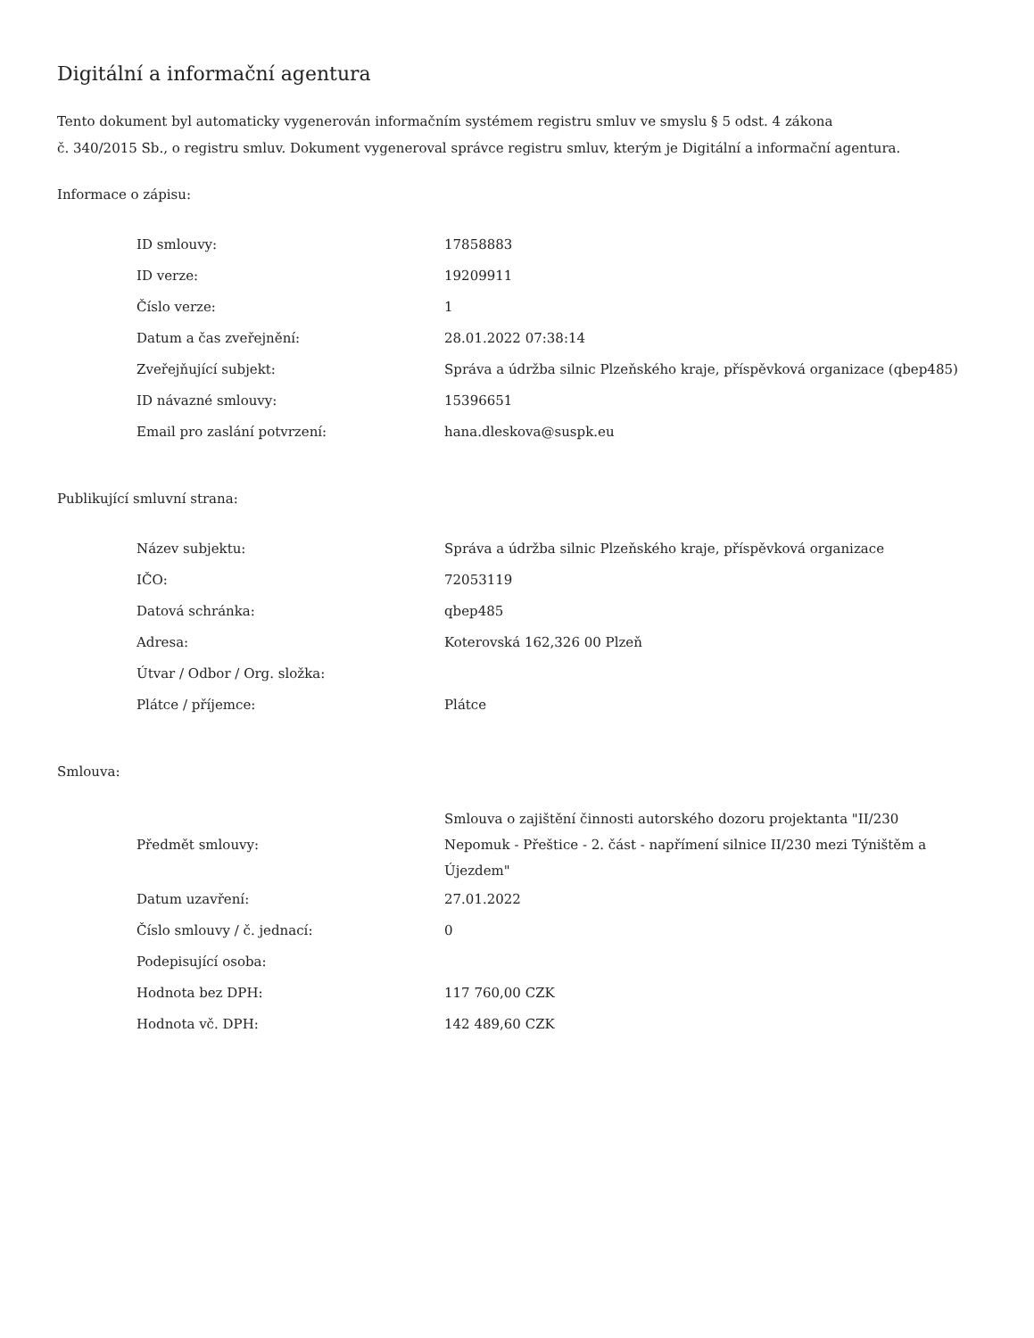Digitální a informační agentura
Tento dokument byl automaticky vygenerován informačním systémem registru smluv ve smyslu § 5 odst. 4 zákona
č. 340/2015 Sb., o registru smluv. Dokument vygeneroval správce registru smluv, kterým je Digitální a informační agentura.
Informace o zápisu:
| ID smlouvy: | 17858883 |
| ID verze: | 19209911 |
| Číslo verze: | 1 |
| Datum a čas zveřejnění: | 28.01.2022 07:38:14 |
| Zveřejňující subjekt: | Správa a údržba silnic Plzeňského kraje, příspěvková organizace (qbep485) |
| ID návazné smlouvy: | 15396651 |
| Email pro zaslání potvrzení: | hana.dleskova@suspk.eu |
Publikující smluvní strana:
| Název subjektu: | Správa a údržba silnic Plzeňského kraje, příspěvková organizace |
| IČO: | 72053119 |
| Datová schránka: | qbep485 |
| Adresa: | Koterovská 162,326 00 Plzeň |
| Útvar / Odbor / Org. složka: | |
| Plátce / příjemce: | Plátce |
Smlouva:
| Předmět smlouvy: | Smlouva o zajištění činnosti autorského dozoru projektanta "II/230 Nepomuk - Přeštice - 2. část - napřímení silnice II/230 mezi Týništěm a Újezdem" |
| Datum uzavření: | 27.01.2022 |
| Číslo smlouvy / č. jednací: | 0 |
| Podepisující osoba: | |
| Hodnota bez DPH: | 117 760,00 CZK |
| Hodnota vč. DPH: | 142 489,60 CZK |